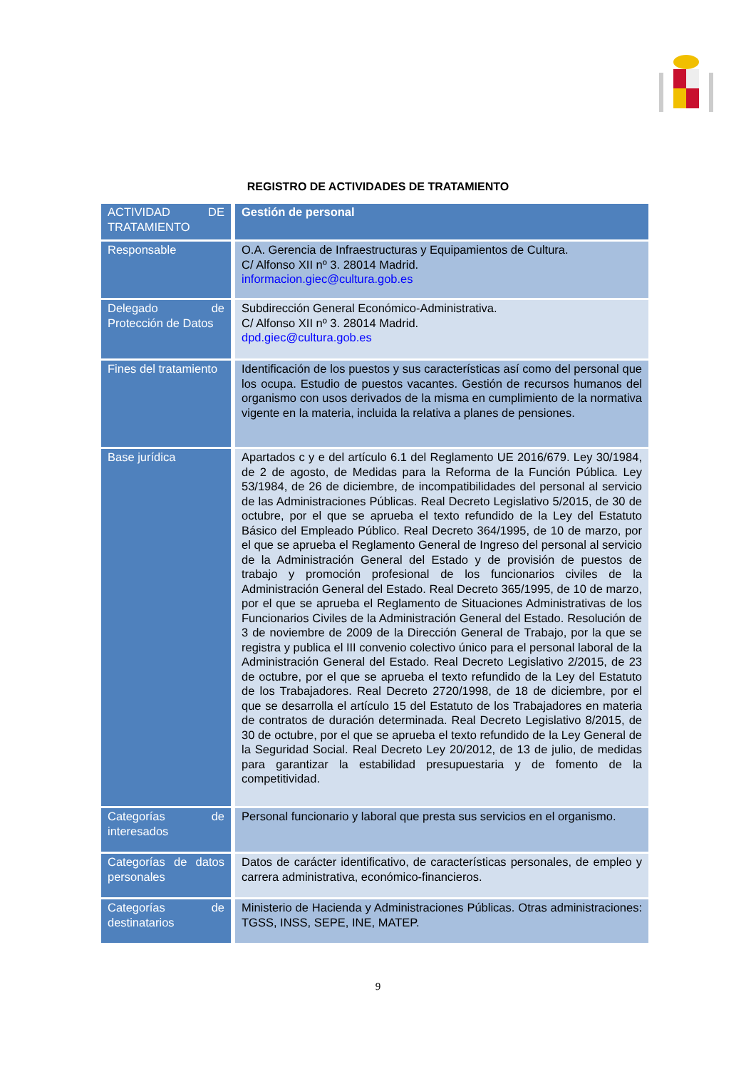REGISTRO DE ACTIVIDADES DE TRATAMIENTO
| ACTIVIDAD DE TRATAMIENTO | Gestión de personal |
| Responsable | O.A. Gerencia de Infraestructuras y Equipamientos de Cultura. C/ Alfonso XII nº 3. 28014 Madrid. informacion.giec@cultura.gob.es |
| Delegado de Protección de Datos | Subdirección General Económico-Administrativa. C/ Alfonso XII nº 3. 28014 Madrid. dpd.giec@cultura.gob.es |
| Fines del tratamiento | Identificación de los puestos y sus características así como del personal que los ocupa. Estudio de puestos vacantes. Gestión de recursos humanos del organismo con usos derivados de la misma en cumplimiento de la normativa vigente en la materia, incluida la relativa a planes de pensiones. |
| Base jurídica | Apartados c y e del artículo 6.1 del Reglamento UE 2016/679. Ley 30/1984, de 2 de agosto, de Medidas para la Reforma de la Función Pública. Ley 53/1984, de 26 de diciembre, de incompatibilidades del personal al servicio de las Administraciones Públicas. Real Decreto Legislativo 5/2015, de 30 de octubre, por el que se aprueba el texto refundido de la Ley del Estatuto Básico del Empleado Público. Real Decreto 364/1995, de 10 de marzo, por el que se aprueba el Reglamento General de Ingreso del personal al servicio de la Administración General del Estado y de provisión de puestos de trabajo y promoción profesional de los funcionarios civiles de la Administración General del Estado. Real Decreto 365/1995, de 10 de marzo, por el que se aprueba el Reglamento de Situaciones Administrativas de los Funcionarios Civiles de la Administración General del Estado. Resolución de 3 de noviembre de 2009 de la Dirección General de Trabajo, por la que se registra y publica el III convenio colectivo único para el personal laboral de la Administración General del Estado. Real Decreto Legislativo 2/2015, de 23 de octubre, por el que se aprueba el texto refundido de la Ley del Estatuto de los Trabajadores. Real Decreto 2720/1998, de 18 de diciembre, por el que se desarrolla el artículo 15 del Estatuto de los Trabajadores en materia de contratos de duración determinada. Real Decreto Legislativo 8/2015, de 30 de octubre, por el que se aprueba el texto refundido de la Ley General de la Seguridad Social. Real Decreto Ley 20/2012, de 13 de julio, de medidas para garantizar la estabilidad presupuestaria y de fomento de la competitividad. |
| Categorías de interesados | Personal funcionario y laboral que presta sus servicios en el organismo. |
| Categorías de datos personales | Datos de carácter identificativo, de características personales, de empleo y carrera administrativa, económico-financieros. |
| Categorías de destinatarios | Ministerio de Hacienda y Administraciones Públicas. Otras administraciones: TGSS, INSS, SEPE, INE, MATEP. |
9